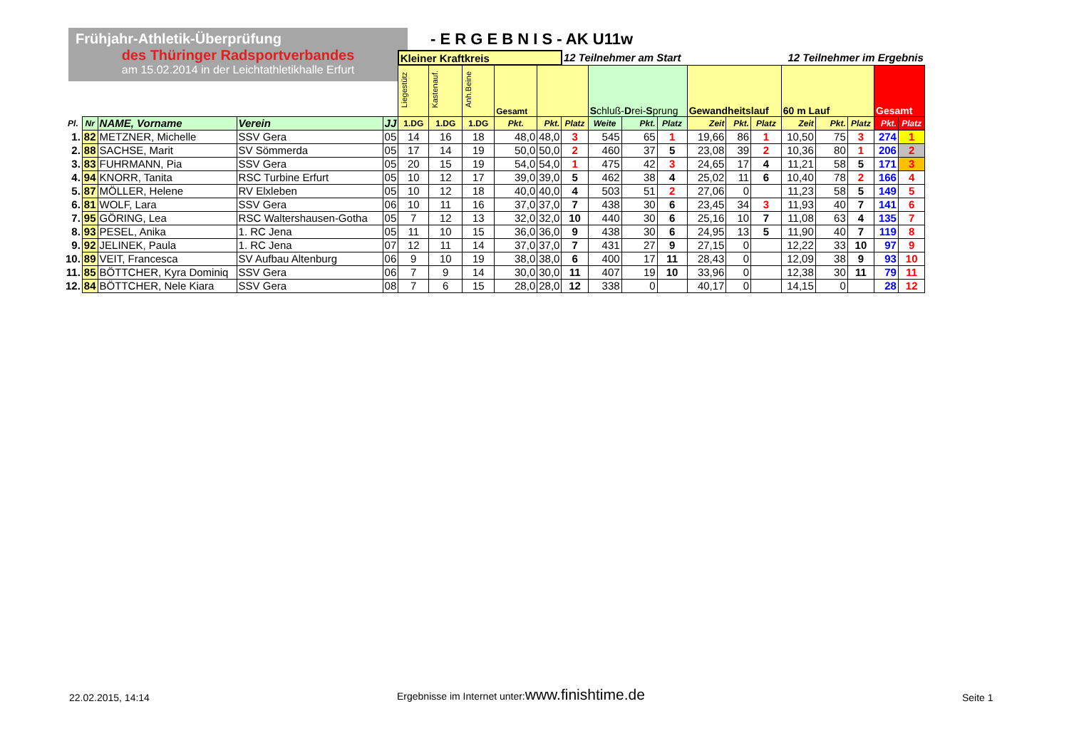Frühjahr-Athletik-Überprüfung
des Thüringer Radsportverbandes
am 15.02.2014 in der Leichtathletikhalle Erfurt
- E R G E B N I S - AK U11w
| | | | | | Kleiner Kraftkreis | | | | | 12 Teilnehmer am Start 12 Teilnehmer im Ergebnis | | | | | | | | | | | |
| | | | | | Liegestütz | Kastenauf. | Anh.Beine | Gesamt | | | S chluß- D rei- S prung | | | Gewandheitslauf | | | 60 m Lauf | | | Gesamt | |
| Pl. | Nr | NAME, Vorname | Verein | JJ | 1.DG | 1.DG | 1.DG | Pkt. | Pkt. | Platz | Weite | Pkt. | Platz | Zeit | Pkt. | Platz | Zeit | Pkt. | Platz | Pkt. | Platz |
| 1. | 82 | METZNER, Michelle | SSV Gera | 05 | 14 | 16 | 18 | 48,0 | 48,0 | 3 | 545 | 65 | 1 | 19,66 | 86 | 1 | 10,50 | 75 | 3 | 274 | 1 |
| 2. | 88 | SACHSE, Marit | SV Sömmerda | 05 | 17 | 14 | 19 | 50,0 | 50,0 | 2 | 460 | 37 | 5 | 23,08 | 39 | 2 | 10,36 | 80 | 1 | 206 | 2 |
| 3. | 83 | FUHRMANN, Pia | SSV Gera | 05 | 20 | 15 | 19 | 54,0 | 54,0 | 1 | 475 | 42 | 3 | 24,65 | 17 | 4 | 11,21 | 58 | 5 | 171 | 3 |
| 4. | 94 | KNORR, Tanita | RSC Turbine Erfurt | 05 | 10 | 12 | 17 | 39,0 | 39,0 | 5 | 462 | 38 | 4 | 25,02 | 11 | 6 | 10,40 | 78 | 2 | 166 | 4 |
| 5. | 87 | MÖLLER, Helene | RV Elxleben | 05 | 10 | 12 | 18 | 40,0 | 40,0 | 4 | 503 | 51 | 2 | 27,06 | 0 | | 11,23 | 58 | 5 | 149 | 5 |
| 6. | 81 | WOLF, Lara | SSV Gera | 06 | 10 | 11 | 16 | 37,0 | 37,0 | 7 | 438 | 30 | 6 | 23,45 | 34 | 3 | 11,93 | 40 | 7 | 141 | 6 |
| 7. | 95 | GÖRING, Lea | RSC Waltershausen-Gotha | 05 | 7 | 12 | 13 | 32,0 | 32,0 | 10 | 440 | 30 | 6 | 25,16 | 10 | 7 | 11,08 | 63 | 4 | 135 | 7 |
| 8. | 93 | PESEL, Anika | 1. RC Jena | 05 | 11 | 10 | 15 | 36,0 | 36,0 | 9 | 438 | 30 | 6 | 24,95 | 13 | 5 | 11,90 | 40 | 7 | 119 | 8 |
| 9. | 92 | JELINEK, Paula | 1. RC Jena | 07 | 12 | 11 | 14 | 37,0 | 37,0 | 7 | 431 | 27 | 9 | 27,15 | 0 | | 12,22 | 33 | 10 | 97 | 9 |
| 10. | 89 | VEIT, Francesca | SV Aufbau Altenburg | 06 | 9 | 10 | 19 | 38,0 | 38,0 | 6 | 400 | 17 | 11 | 28,43 | 0 | | 12,09 | 38 | 9 | 93 | 10 |
| 11. | 85 | BÖTTCHER, Kyra Dominiq | SSV Gera | 06 | 7 | 9 | 14 | 30,0 | 30,0 | 11 | 407 | 19 | 10 | 33,96 | 0 | | 12,38 | 30 | 11 | 79 | 11 |
| 12. | 84 | BÖTTCHER, Nele Kiara | SSV Gera | 08 | 7 | 6 | 15 | 28,0 | 28,0 | 12 | 338 | 0 | | 40,17 | 0 | | 14,15 | 0 | | 28 | 12 |
22.02.2015, 14:14
Ergebnisse im Internet unter:www.finishtime.de
Seite 1